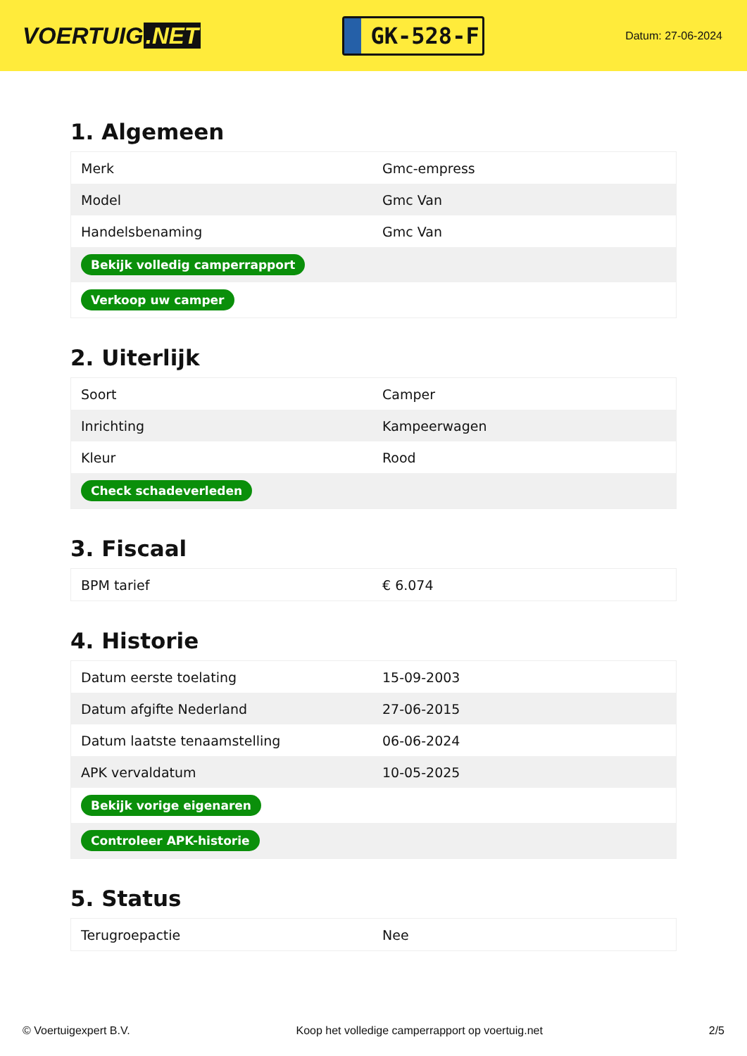VOERTUIG.NET
GK-528-F
Datum: 27-06-2024
1. Algemeen
| Merk | Gmc-empress |
| Model | Gmc Van |
| Handelsbenaming | Gmc Van |
| Bekijk volledig camperrapport | |
| Verkoop uw camper | |
2. Uiterlijk
| Soort | Camper |
| Inrichting | Kampeerwagen |
| Kleur | Rood |
| Check schadeverleden | |
3. Fiscaal
| BPM tarief | € 6.074 |
4. Historie
| Datum eerste toelating | 15-09-2003 |
| Datum afgifte Nederland | 27-06-2015 |
| Datum laatste tenaamstelling | 06-06-2024 |
| APK vervaldatum | 10-05-2025 |
| Bekijk vorige eigenaren | |
| Controleer APK-historie | |
5. Status
| Terugroepactie | Nee |
© Voertuigexpert B.V. Koop het volledige camperrapport op voertuig.net 2/5